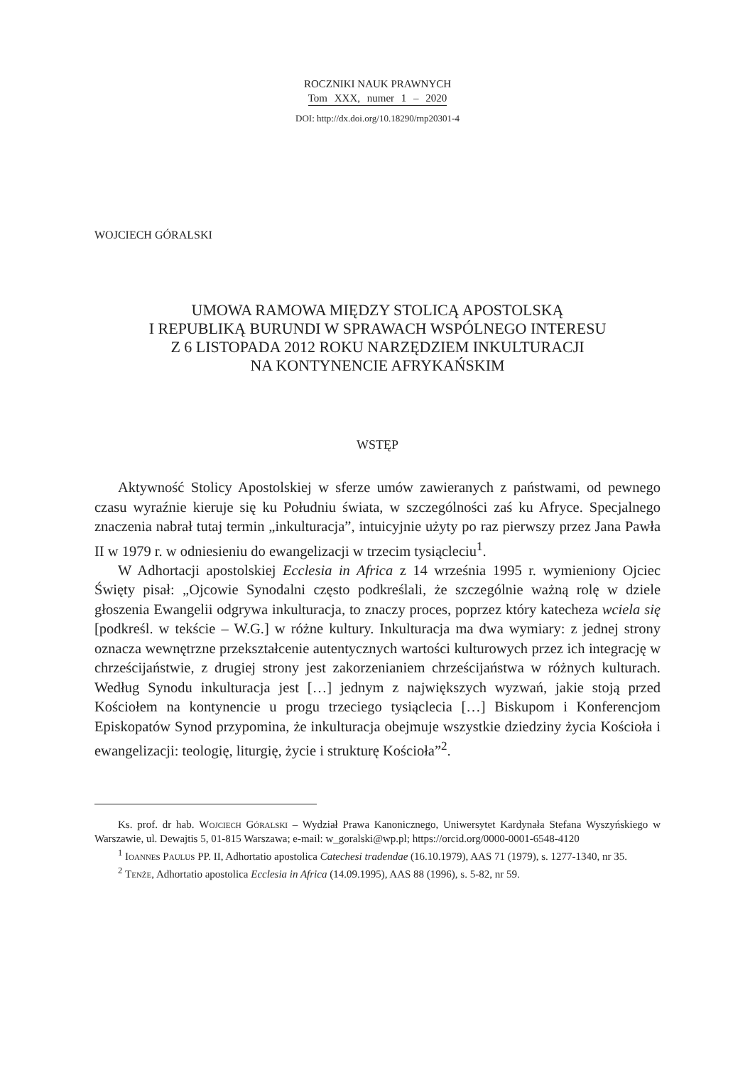ROCZNIKI NAUK PRAWNYCH
Tom XXX, numer 1 – 2020
DOI: http://dx.doi.org/10.18290/rnp20301-4
WOJCIECH GÓRALSKI
UMOWA RAMOWA MIĘDZY STOLICĄ APOSTOLSKĄ
I REPUBLIKĄ BURUNDI W SPRAWACH WSPÓLNEGO INTERESU
Z 6 LISTOPADA 2012 ROKU NARZĘDZIEM INKULTURACJI
NA KONTYNENCIE AFRYKAŃSKIM
WSTĘP
Aktywność Stolicy Apostolskiej w sferze umów zawieranych z państwami, od pewnego czasu wyraźnie kieruje się ku Południu świata, w szczególności zaś ku Afryce. Specjalnego znaczenia nabrał tutaj termin „inkulturacja”, intuicyjnie użyty po raz pierwszy przez Jana Pawła II w 1979 r. w odniesieniu do ewangelizacji w trzecim tysiącleciu<sup>1</sup>.
W Adhortacji apostolskiej Ecclesia in Africa z 14 września 1995 r. wymieniony Ojciec Święty pisał: „Ojcowie Synodalni często podkreślali, że szczególnie ważną rolę w dziele głoszenia Ewangelii odgrywa inkulturacja, to znaczy proces, poprzez który katecheza wciela się [podkreśl. w tekście – W.G.] w różne kultury. Inkulturacja ma dwa wymiary: z jednej strony oznacza wewnętrzne przekształcenie autentycznych wartości kulturowych przez ich integrację w chrześcijaństwie, z drugiej strony jest zakorzenianiem chrześcijaństwa w różnych kulturach. Według Synodu inkulturacja jest […] jednym z największych wyzwań, jakie stoją przed Kościołem na kontynencie u progu trzeciego tysiąclecia […] Biskupom i Konferencjom Episkopatów Synod przypomina, że inkulturacja obejmuje wszystkie dziedziny życia Kościoła i ewangelizacji: teologię, liturgię, życie i strukturę Kościoła”<sup>2</sup>.
Ks. prof. dr hab. Wojciech Góralski – Wydział Prawa Kanonicznego, Uniwersytet Kardynała Stefana Wyszyńskiego w Warszawie, ul. Dewajtis 5, 01-815 Warszawa; e-mail: w_goralski@wp.pl; https://orcid.org/0000-0001-6548-4120
<sup>1</sup> Ioannes Paulus PP. II, Adhortatio apostolica Catechesi tradendae (16.10.1979), AAS 71 (1979), s. 1277-1340, nr 35.
<sup>2</sup> Tenże, Adhortatio apostolica Ecclesia in Africa (14.09.1995), AAS 88 (1996), s. 5-82, nr 59.